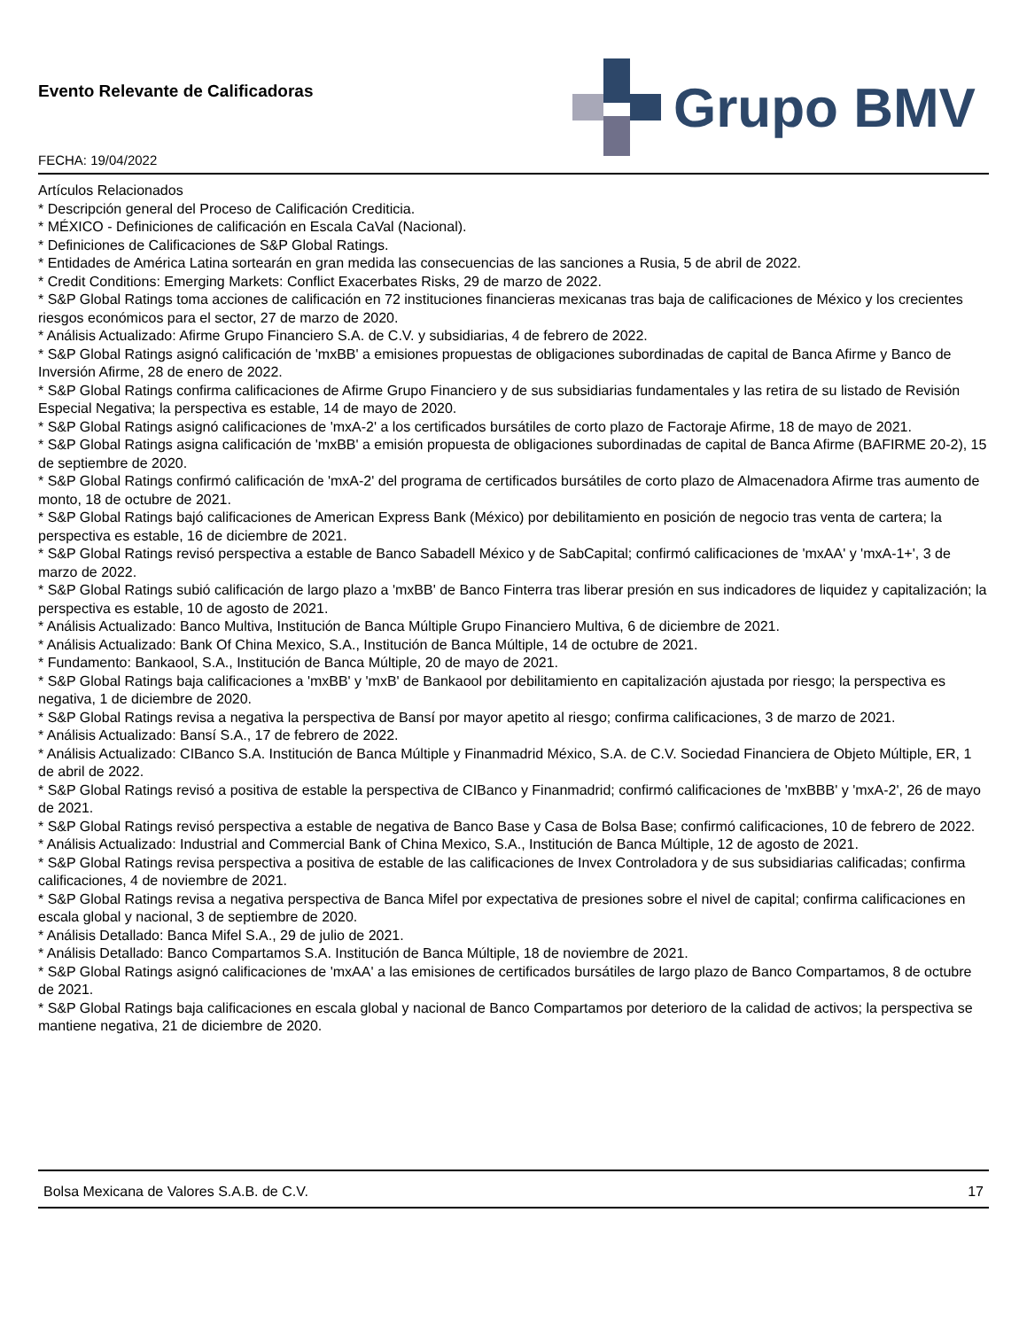Evento Relevante de Calificadoras
FECHA: 19/04/2022
Grupo BMV
Artículos Relacionados
* Descripción general del Proceso de Calificación Crediticia.
* MÉXICO - Definiciones de calificación en Escala CaVal (Nacional).
* Definiciones de Calificaciones de S&P Global Ratings.
* Entidades de América Latina sortearán en gran medida las consecuencias de las sanciones a Rusia, 5 de abril de 2022.
* Credit Conditions: Emerging Markets: Conflict Exacerbates Risks, 29 de marzo de 2022.
* S&P Global Ratings toma acciones de calificación en 72 instituciones financieras mexicanas tras baja de calificaciones de México y los crecientes riesgos económicos para el sector, 27 de marzo de 2020.
* Análisis Actualizado: Afirme Grupo Financiero S.A. de C.V. y subsidiarias, 4 de febrero de 2022.
* S&P Global Ratings asignó calificación de 'mxBB' a emisiones propuestas de obligaciones subordinadas de capital de Banca Afirme y Banco de Inversión Afirme, 28 de enero de 2022.
* S&P Global Ratings confirma calificaciones de Afirme Grupo Financiero y de sus subsidiarias fundamentales y las retira de su listado de Revisión Especial Negativa; la perspectiva es estable, 14 de mayo de 2020.
* S&P Global Ratings asignó calificaciones de 'mxA-2' a los certificados bursátiles de corto plazo de Factoraje Afirme, 18 de mayo de 2021.
* S&P Global Ratings asigna calificación de 'mxBB' a emisión propuesta de obligaciones subordinadas de capital de Banca Afirme (BAFIRME 20-2), 15 de septiembre de 2020.
* S&P Global Ratings confirmó calificación de 'mxA-2' del programa de certificados bursátiles de corto plazo de Almacenadora Afirme tras aumento de monto, 18 de octubre de 2021.
* S&P Global Ratings bajó calificaciones de American Express Bank (México) por debilitamiento en posición de negocio tras venta de cartera; la perspectiva es estable, 16 de diciembre de 2021.
* S&P Global Ratings revisó perspectiva a estable de Banco Sabadell México y de SabCapital; confirmó calificaciones de 'mxAA' y 'mxA-1+', 3 de marzo de 2022.
* S&P Global Ratings subió calificación de largo plazo a 'mxBB' de Banco Finterra tras liberar presión en sus indicadores de liquidez y capitalización; la perspectiva es estable, 10 de agosto de 2021.
* Análisis Actualizado: Banco Multiva, Institución de Banca Múltiple Grupo Financiero Multiva, 6 de diciembre de 2021.
* Análisis Actualizado: Bank Of China Mexico, S.A., Institución de Banca Múltiple, 14 de octubre de 2021.
* Fundamento: Bankaool, S.A., Institución de Banca Múltiple, 20 de mayo de 2021.
* S&P Global Ratings baja calificaciones a 'mxBB' y 'mxB' de Bankaool por debilitamiento en capitalización ajustada por riesgo; la perspectiva es negativa, 1 de diciembre de 2020.
* S&P Global Ratings revisa a negativa la perspectiva de Bansí por mayor apetito al riesgo; confirma calificaciones, 3 de marzo de 2021.
* Análisis Actualizado: Bansí S.A., 17 de febrero de 2022.
* Análisis Actualizado: CIBanco S.A. Institución de Banca Múltiple y Finanmadrid México, S.A. de C.V. Sociedad Financiera de Objeto Múltiple, ER, 1 de abril de 2022.
* S&P Global Ratings revisó a positiva de estable la perspectiva de CIBanco y Finanmadrid; confirmó calificaciones de 'mxBBB' y 'mxA-2', 26 de mayo de 2021.
* S&P Global Ratings revisó perspectiva a estable de negativa de Banco Base y Casa de Bolsa Base; confirmó calificaciones, 10 de febrero de 2022.
* Análisis Actualizado: Industrial and Commercial Bank of China Mexico, S.A., Institución de Banca Múltiple, 12 de agosto de 2021.
* S&P Global Ratings revisa perspectiva a positiva de estable de las calificaciones de Invex Controladora y de sus subsidiarias calificadas; confirma calificaciones, 4 de noviembre de 2021.
* S&P Global Ratings revisa a negativa perspectiva de Banca Mifel por expectativa de presiones sobre el nivel de capital; confirma calificaciones en escala global y nacional, 3 de septiembre de 2020.
* Análisis Detallado: Banca Mifel S.A., 29 de julio de 2021.
* Análisis Detallado: Banco Compartamos S.A. Institución de Banca Múltiple, 18 de noviembre de 2021.
* S&P Global Ratings asignó calificaciones de 'mxAA' a las emisiones de certificados bursátiles de largo plazo de Banco Compartamos, 8 de octubre de 2021.
* S&P Global Ratings baja calificaciones en escala global y nacional de Banco Compartamos por deterioro de la calidad de activos; la perspectiva se mantiene negativa, 21 de diciembre de 2020.
Bolsa Mexicana de Valores S.A.B. de C.V. 17